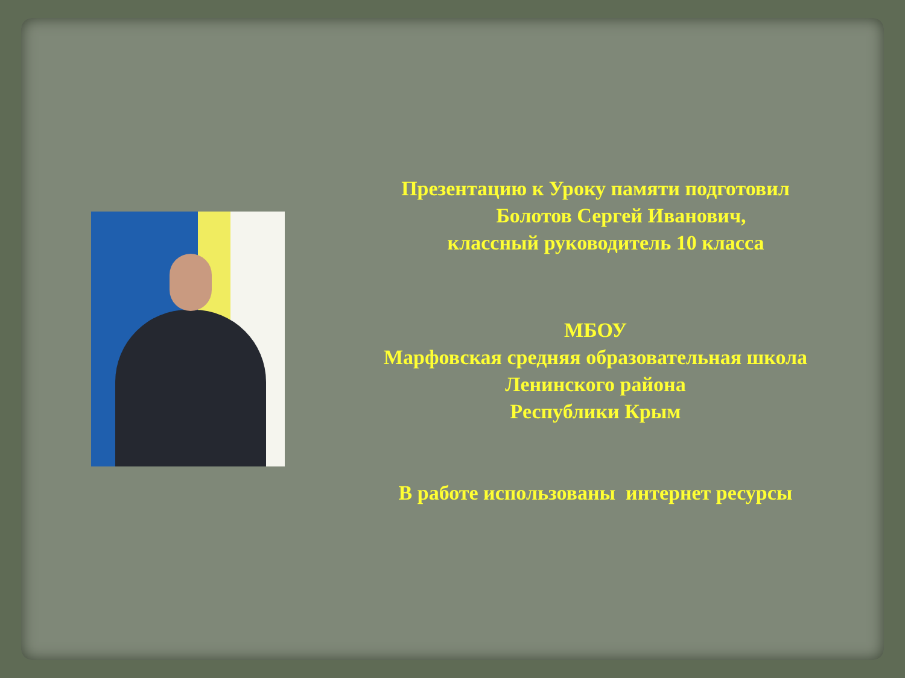Презентацию к Уроку памяти подготовил
Болотов Сергей Иванович,
классный руководитель 10 класса
МБОУ
Марфовская средняя образовательная школа
Ленинского района
Республики Крым
В работе использованы интернет ресурсы